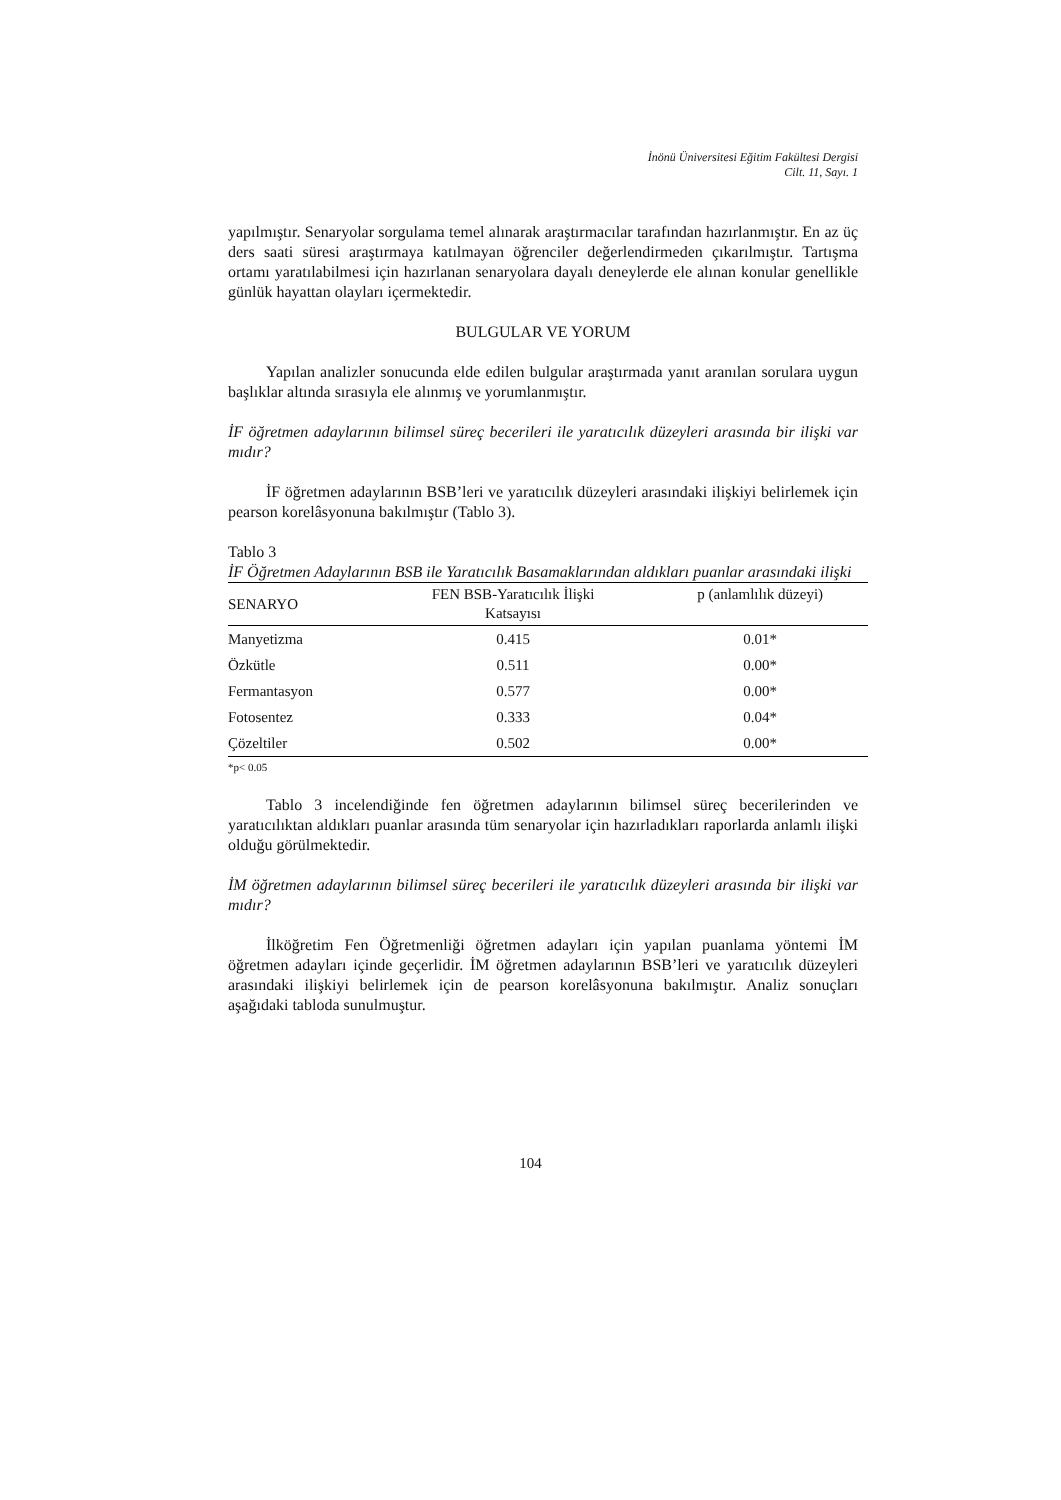İnönü Üniversitesi Eğitim Fakültesi Dergisi
Cilt. 11, Sayı. 1
yapılmıştır. Senaryolar sorgulama temel alınarak araştırmacılar tarafından hazırlanmıştır. En az üç ders saati süresi araştırmaya katılmayan öğrenciler değerlendirmeden çıkarılmıştır. Tartışma ortamı yaratılabilmesi için hazırlanan senaryolara dayalı deneylerde ele alınan konular genellikle günlük hayattan olayları içermektedir.
BULGULAR VE YORUM
Yapılan analizler sonucunda elde edilen bulgular araştırmada yanıt aranılan sorulara uygun başlıklar altında sırasıyla ele alınmış ve yorumlanmıştır.
İF öğretmen adaylarının bilimsel süreç becerileri ile yaratıcılık düzeyleri arasında bir ilişki var mıdır?
İF öğretmen adaylarının BSB’leri ve yaratıcılık düzeyleri arasındaki ilişkiyi belirlemek için pearson korelâsyonuna bakılmıştır (Tablo 3).
Tablo 3
İF Öğretmen Adaylarının BSB ile Yaratıcılık Basamaklarından aldıkları puanlar arasındaki ilişki
| SENARYO | FEN BSB-Yaratıcılık İlişki Katsayısı | p (anlamlılık düzeyi) |
| --- | --- | --- |
| Manyetizma | 0.415 | 0.01* |
| Özkütle | 0.511 | 0.00* |
| Fermantasyon | 0.577 | 0.00* |
| Fotosentez | 0.333 | 0.04* |
| Çözeltiler | 0.502 | 0.00* |
*p< 0.05
Tablo 3 incelendiğinde fen öğretmen adaylarının bilimsel süreç becerilerinden ve yaratıcılıktan aldıkları puanlar arasında tüm senaryolar için hazırladıkları raporlarda anlamlı ilişki olduğu görülmektedir.
İM öğretmen adaylarının bilimsel süreç becerileri ile yaratıcılık düzeyleri arasında bir ilişki var mıdır?
İlköğretim Fen Öğretmenliği öğretmen adayları için yapılan puanlama yöntemi İM öğretmen adayları içinde geçerlidir. İM öğretmen adaylarının BSB’leri ve yaratıcılık düzeyleri arasındaki ilişkiyi belirlemek için de pearson korelâsyonuna bakılmıştır. Analiz sonuçları aşağıdaki tabloda sunulmuştur.
104